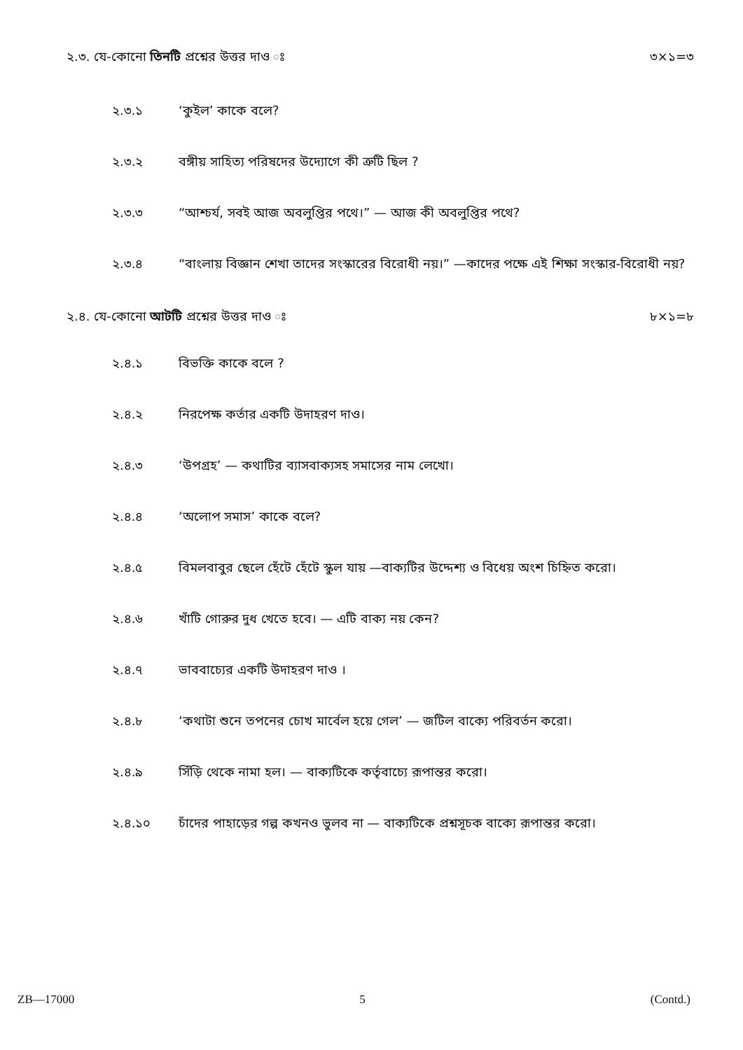২.৩. যে-কোনো তিনটি প্রশ্নের উত্তর দাও ঃ ৩×১=৩
২.৩.১ ‘কুইল’ কাকে বলে?
২.৩.২ বঙ্গীয় সাহিত্য পরিষদের উদ্যোগে কী ত্রুটি ছিল ?
২.৩.৩ “আশ্চর্য, সবই আজ অবলুপ্তির পথে।” — আজ কী অবলুপ্তির পথে?
২.৩.৪ “বাংলায় বিজ্ঞান শেখা তাদের সংস্কারের বিরোধী নয়।” —কাদের পক্ষে এই শিক্ষা সংস্কার-বিরোধী নয়?
২.৪. যে-কোনো আটটি প্রশ্নের উত্তর দাও ঃ ৮×১=৮
২.৪.১ বিভক্তি কাকে বলে ?
২.৪.২ নিরপেক্ষ কর্তার একটি উদাহরণ দাও।
২.৪.৩ ‘উপগ্রহ’ — কথাটির ব্যাসবাক্যসহ সমাসের নাম লেখো।
২.৪.৪ ‘অলোপ সমাস’ কাকে বলে?
২.৪.৫ বিমলবাবুর ছেলে হেঁটে হেঁটে স্কুল যায় —বাক্যটির উদ্দেশ্য ও বিধেয় অংশ চিহ্নিত করো।
২.৪.৬ খাঁটি গোরুর দুধ খেতে হবে। — এটি বাক্য নয় কেন?
২.৪.৭ ভাববাচ্যের একটি উদাহরণ দাও ।
২.৪.৮ ‘কথাটা শুনে তপনের চোখ মার্বেল হয়ে গেল’ — জটিল বাক্যে পরিবর্তন করো।
২.৪.৯ সিঁড়ি থেকে নামা হল। — বাক্যটিকে কর্তৃবাচ্যে রূপান্তর করো।
২.৪.১০ চাঁদের পাহাড়ের গল্প কখনও ভুলব না — বাক্যটিকে প্রশ্নসূচক বাক্যে রূপান্তর করো।
ZB—17000 5 (Contd.)